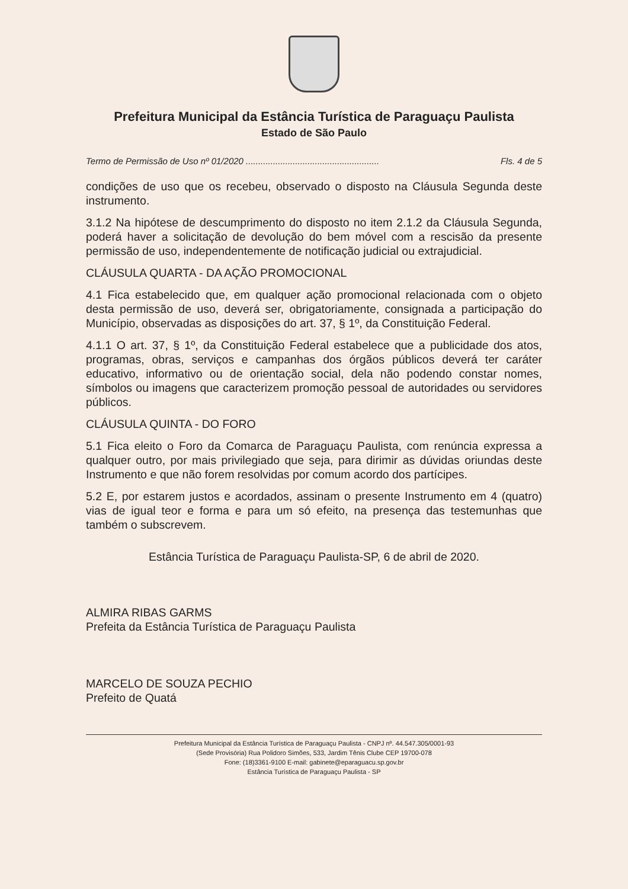Prefeitura Municipal da Estância Turística de Paraguaçu Paulista
Estado de São Paulo
Termo de Permissão de Uso nº 01/2020 ...................................................... Fls. 4 de 5
condições de uso que os recebeu, observado o disposto na Cláusula Segunda deste instrumento.
3.1.2 Na hipótese de descumprimento do disposto no item 2.1.2 da Cláusula Segunda, poderá haver a solicitação de devolução do bem móvel com a rescisão da presente permissão de uso, independentemente de notificação judicial ou extrajudicial.
CLÁUSULA QUARTA - DA AÇÃO PROMOCIONAL
4.1 Fica estabelecido que, em qualquer ação promocional relacionada com o objeto desta permissão de uso, deverá ser, obrigatoriamente, consignada a participação do Município, observadas as disposições do art. 37, § 1º, da Constituição Federal.
4.1.1 O art. 37, § 1º, da Constituição Federal estabelece que a publicidade dos atos, programas, obras, serviços e campanhas dos órgãos públicos deverá ter caráter educativo, informativo ou de orientação social, dela não podendo constar nomes, símbolos ou imagens que caracterizem promoção pessoal de autoridades ou servidores públicos.
CLÁUSULA QUINTA - DO FORO
5.1 Fica eleito o Foro da Comarca de Paraguaçu Paulista, com renúncia expressa a qualquer outro, por mais privilegiado que seja, para dirimir as dúvidas oriundas deste Instrumento e que não forem resolvidas por comum acordo dos partícipes.
5.2 E, por estarem justos e acordados, assinam o presente Instrumento em 4 (quatro) vias de igual teor e forma e para um só efeito, na presença das testemunhas que também o subscrevem.
Estância Turística de Paraguaçu Paulista-SP, 6 de abril de 2020.
ALMIRA RIBAS GARMS
Prefeita da Estância Turística de Paraguaçu Paulista
MARCELO DE SOUZA PECHIO
Prefeito de Quatá
Prefeitura Municipal da Estância Turística de Paraguaçu Paulista - CNPJ nº. 44.547.305/0001-93
(Sede Provisória) Rua Polidoro Simões, 533, Jardim Tênis Clube CEP 19700-078
Fone: (18)3361-9100 E-mail: gabinete@eparaguacu.sp.gov.br
Estância Turística de Paraguaçu Paulista - SP